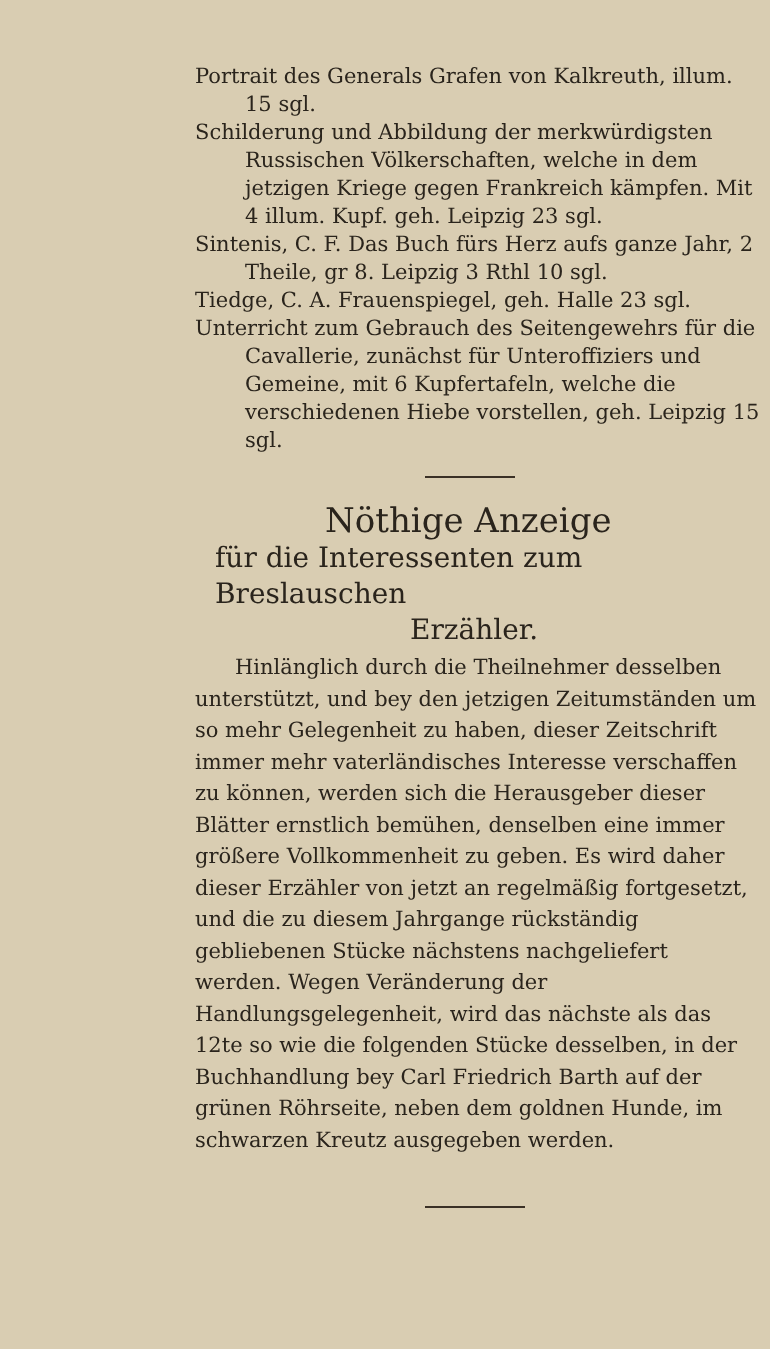Portrait des Generals Grafen von Kalkreuth, illum. 15 sgl.
Schilderung und Abbildung der merkwürdigsten Russischen Völkerschaften, welche in dem jetzigen Kriege gegen Frankreich kämpfen. Mit 4 illum. Kupf. geh. Leipzig 23 sgl.
Sintenis, C. F. Das Buch fürs Herz aufs ganze Jahr, 2 Theile, gr 8. Leipzig 3 Rthl 10 sgl.
Tiedge, C. A. Frauenspiegel, geh. Halle 23 sgl.
Unterricht zum Gebrauch des Seitengewehrs für die Cavallerie, zunächst für Unteroffiziers und Gemeine, mit 6 Kupfertafeln, welche die verschiedenen Hiebe vorstellen, geh. Leipzig 15 sgl.
Nöthige Anzeige
für die Interessenten zum Breslauschen
Erzähler.
Hinlänglich durch die Theilnehmer desselben unterstützt, und bey den jetzigen Zeitumständen um so mehr Gelegenheit zu haben, dieser Zeitschrift immer mehr vaterländisches Interesse verschaffen zu können, werden sich die Herausgeber dieser Blätter ernstlich bemühen, denselben eine immer größere Vollkommenheit zu geben. Es wird daher dieser Erzähler von jetzt an regelmäßig fortgesetzt, und die zu diesem Jahrgange rückständig gebliebenen Stücke nächstens nachgeliefert werden. Wegen Veränderung der Handlungsgelegenheit, wird das nächste als das 12te so wie die folgenden Stücke desselben, in der Buchhandlung bey Carl Friedrich Barth auf der grünen Röhrseite, neben dem goldnen Hunde, im schwarzen Kreutz ausgegeben werden.